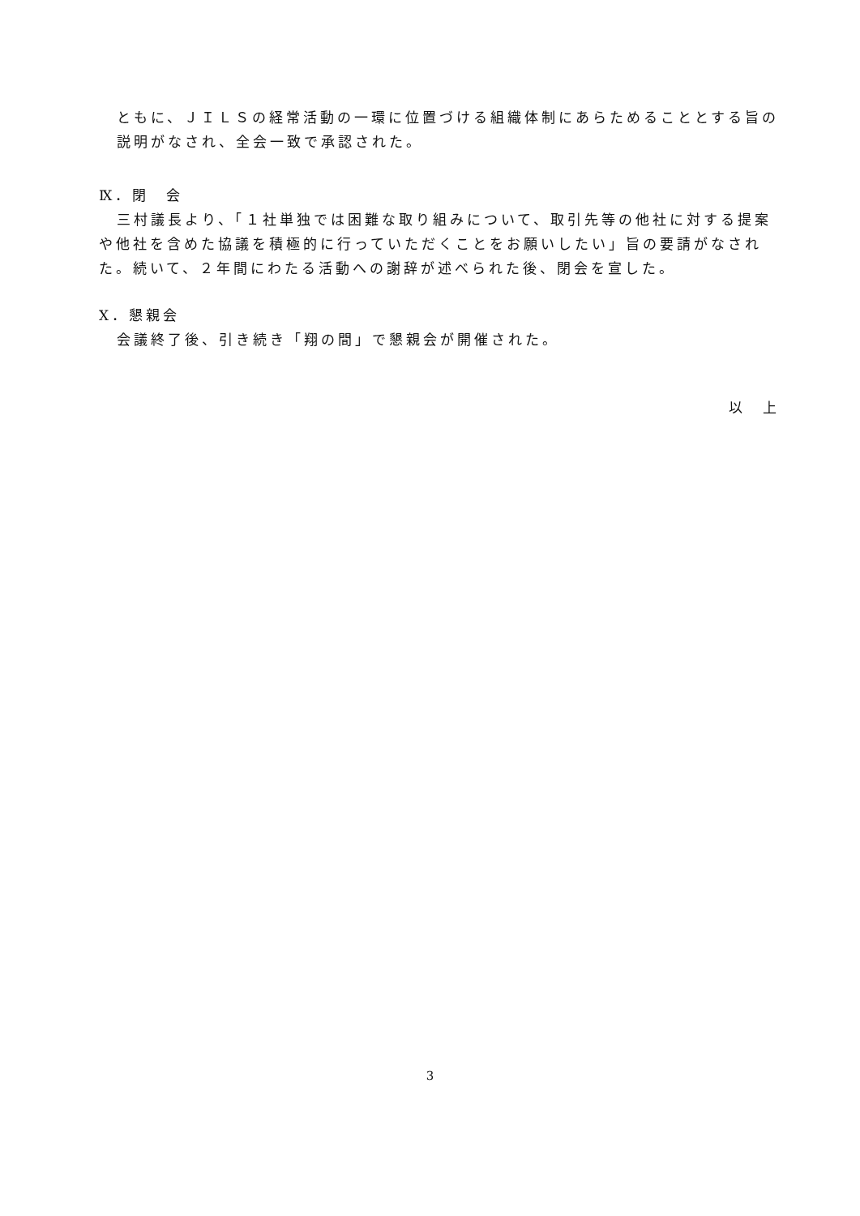ともに、ＪＩＬＳの経常活動の一環に位置づける組織体制にあらためることとする旨の説明がなされ、全会一致で承認された。
Ⅸ．閉　会
三村議長より、「１社単独では困難な取り組みについて、取引先等の他社に対する提案や他社を含めた協議を積極的に行っていただくことをお願いしたい」旨の要請がなされた。続いて、２年間にわたる活動への謝辞が述べられた後、閉会を宣した。
Ⅹ．懇親会
会議終了後、引き続き「翔の間」で懇親会が開催された。
以　上
3